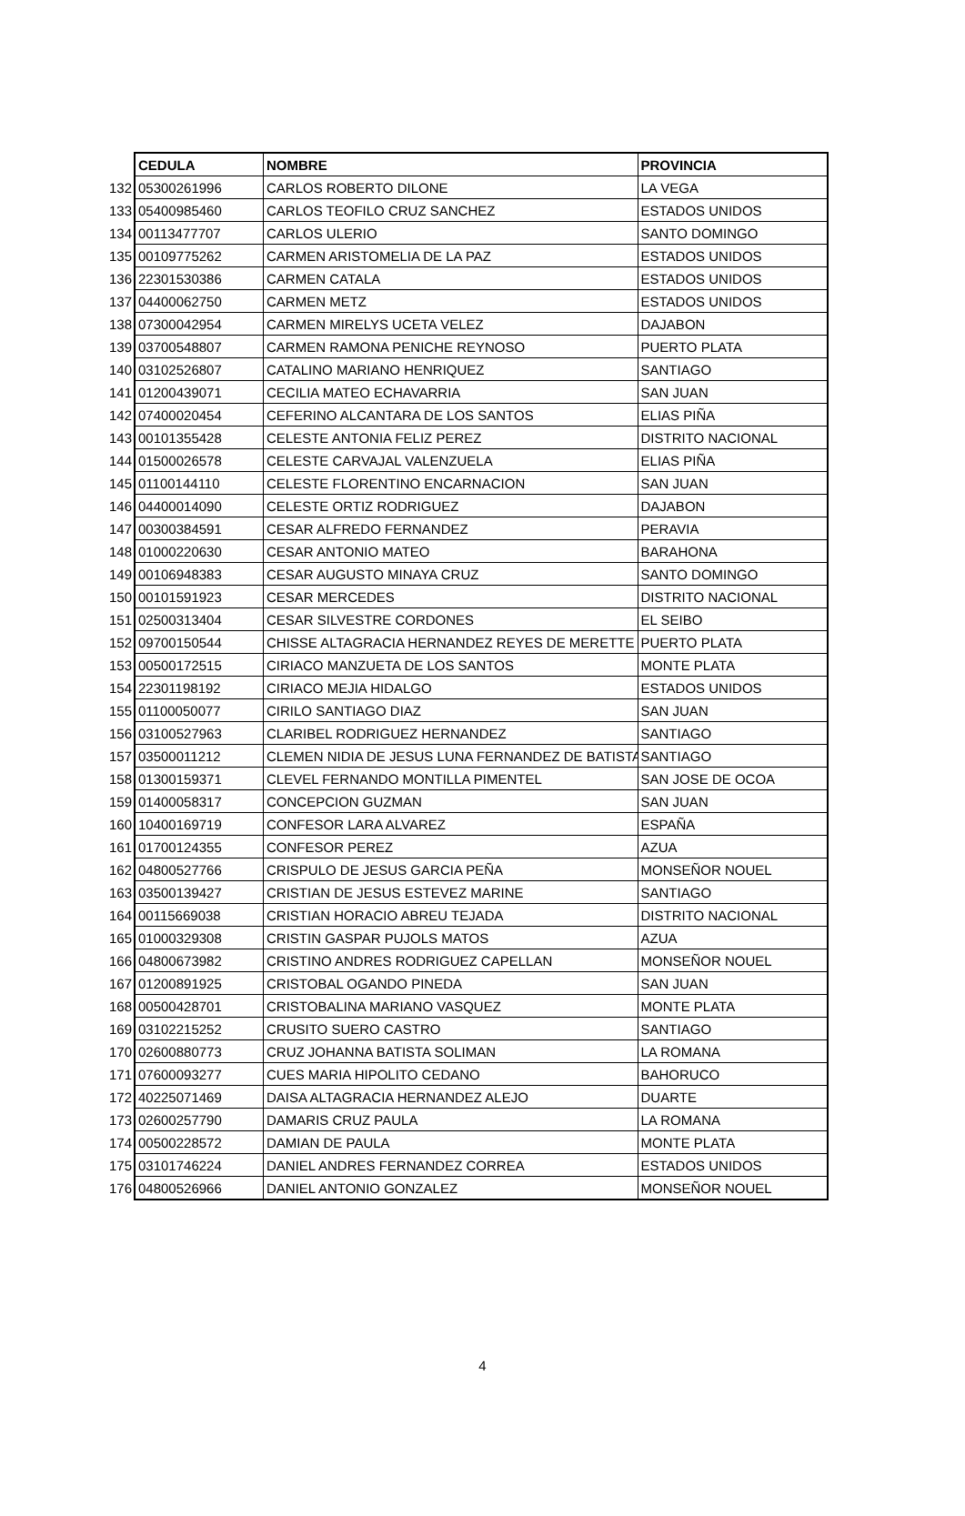| | CEDULA | NOMBRE | PROVINCIA |
| --- | --- | --- | --- |
| 132 | 05300261996 | CARLOS ROBERTO DILONE | LA VEGA |
| 133 | 05400985460 | CARLOS TEOFILO CRUZ SANCHEZ | ESTADOS UNIDOS |
| 134 | 00113477707 | CARLOS ULERIO | SANTO DOMINGO |
| 135 | 00109775262 | CARMEN ARISTOMELIA DE LA PAZ | ESTADOS UNIDOS |
| 136 | 22301530386 | CARMEN CATALA | ESTADOS UNIDOS |
| 137 | 04400062750 | CARMEN METZ | ESTADOS UNIDOS |
| 138 | 07300042954 | CARMEN MIRELYS UCETA VELEZ | DAJABON |
| 139 | 03700548807 | CARMEN RAMONA PENICHE REYNOSO | PUERTO PLATA |
| 140 | 03102526807 | CATALINO MARIANO HENRIQUEZ | SANTIAGO |
| 141 | 01200439071 | CECILIA MATEO ECHAVARRIA | SAN JUAN |
| 142 | 07400020454 | CEFERINO ALCANTARA DE LOS SANTOS | ELIAS PIÑA |
| 143 | 00101355428 | CELESTE ANTONIA FELIZ PEREZ | DISTRITO NACIONAL |
| 144 | 01500026578 | CELESTE CARVAJAL VALENZUELA | ELIAS PIÑA |
| 145 | 01100144110 | CELESTE FLORENTINO ENCARNACION | SAN JUAN |
| 146 | 04400014090 | CELESTE ORTIZ RODRIGUEZ | DAJABON |
| 147 | 00300384591 | CESAR ALFREDO FERNANDEZ | PERAVIA |
| 148 | 01000220630 | CESAR ANTONIO MATEO | BARAHONA |
| 149 | 00106948383 | CESAR AUGUSTO MINAYA CRUZ | SANTO DOMINGO |
| 150 | 00101591923 | CESAR MERCEDES | DISTRITO NACIONAL |
| 151 | 02500313404 | CESAR SILVESTRE CORDONES | EL SEIBO |
| 152 | 09700150544 | CHISSE ALTAGRACIA HERNANDEZ REYES DE MERETTE | PUERTO PLATA |
| 153 | 00500172515 | CIRIACO MANZUETA DE LOS SANTOS | MONTE PLATA |
| 154 | 22301198192 | CIRIACO MEJIA HIDALGO | ESTADOS UNIDOS |
| 155 | 01100050077 | CIRILO SANTIAGO DIAZ | SAN JUAN |
| 156 | 03100527963 | CLARIBEL RODRIGUEZ HERNANDEZ | SANTIAGO |
| 157 | 03500011212 | CLEMEN NIDIA DE JESUS LUNA FERNANDEZ DE BATISTA | SANTIAGO |
| 158 | 01300159371 | CLEVEL FERNANDO MONTILLA PIMENTEL | SAN JOSE DE OCOA |
| 159 | 01400058317 | CONCEPCION GUZMAN | SAN JUAN |
| 160 | 10400169719 | CONFESOR LARA ALVAREZ | ESPAÑA |
| 161 | 01700124355 | CONFESOR PEREZ | AZUA |
| 162 | 04800527766 | CRISPULO DE JESUS GARCIA PEÑA | MONSEÑOR NOUEL |
| 163 | 03500139427 | CRISTIAN DE JESUS ESTEVEZ MARINE | SANTIAGO |
| 164 | 00115669038 | CRISTIAN HORACIO ABREU TEJADA | DISTRITO NACIONAL |
| 165 | 01000329308 | CRISTIN GASPAR PUJOLS MATOS | AZUA |
| 166 | 04800673982 | CRISTINO ANDRES RODRIGUEZ CAPELLAN | MONSEÑOR NOUEL |
| 167 | 01200891925 | CRISTOBAL OGANDO PINEDA | SAN JUAN |
| 168 | 00500428701 | CRISTOBALINA MARIANO VASQUEZ | MONTE PLATA |
| 169 | 03102215252 | CRUSITO SUERO CASTRO | SANTIAGO |
| 170 | 02600880773 | CRUZ JOHANNA BATISTA SOLIMAN | LA ROMANA |
| 171 | 07600093277 | CUES MARIA HIPOLITO CEDANO | BAHORUCO |
| 172 | 40225071469 | DAISA ALTAGRACIA HERNANDEZ ALEJO | DUARTE |
| 173 | 02600257790 | DAMARIS CRUZ PAULA | LA ROMANA |
| 174 | 00500228572 | DAMIAN DE PAULA | MONTE PLATA |
| 175 | 03101746224 | DANIEL ANDRES FERNANDEZ CORREA | ESTADOS UNIDOS |
| 176 | 04800526966 | DANIEL ANTONIO GONZALEZ | MONSEÑOR NOUEL |
4